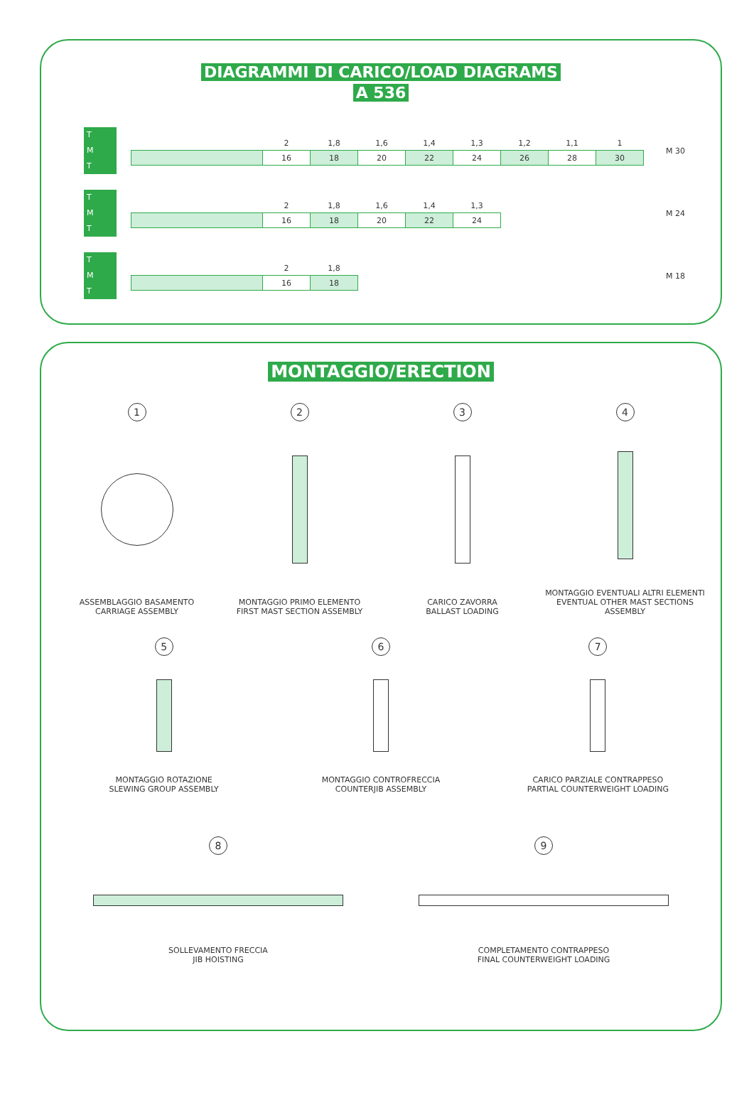DIAGRAMMI DI CARICO/LOAD DIAGRAMS
A 536
T
M
T
| | 2 | 1,8 | 1,6 | 1,4 | 1,3 | 1,2 | 1,1 | 1 |
| | 16 | 18 | 20 | 22 | 24 | 26 | 28 | 30 |
M 30
T
M
T
| | 2 | 1,8 | 1,6 | 1,4 | 1,3 |
| | 16 | 18 | 20 | 22 | 24 |
M 24
T
M
T
| | 2 | 1,8 |
| | 16 | 18 |
M 18
MONTAGGIO/ERECTION
1
ASSEMBLAGGIO BASAMENTO
CARRIAGE ASSEMBLY
2
MONTAGGIO PRIMO ELEMENTO
FIRST MAST SECTION ASSEMBLY
3
CARICO ZAVORRA
BALLAST LOADING
4
MONTAGGIO EVENTUALI ALTRI ELEMENTI
EVENTUAL OTHER MAST SECTIONS ASSEMBLY
5
MONTAGGIO ROTAZIONE
SLEWING GROUP ASSEMBLY
6
MONTAGGIO CONTROFRECCIA
COUNTERJIB ASSEMBLY
7
CARICO PARZIALE CONTRAPPESO
PARTIAL COUNTERWEIGHT LOADING
8
SOLLEVAMENTO FRECCIA
JIB HOISTING
9
COMPLETAMENTO CONTRAPPESO
FINAL COUNTERWEIGHT LOADING